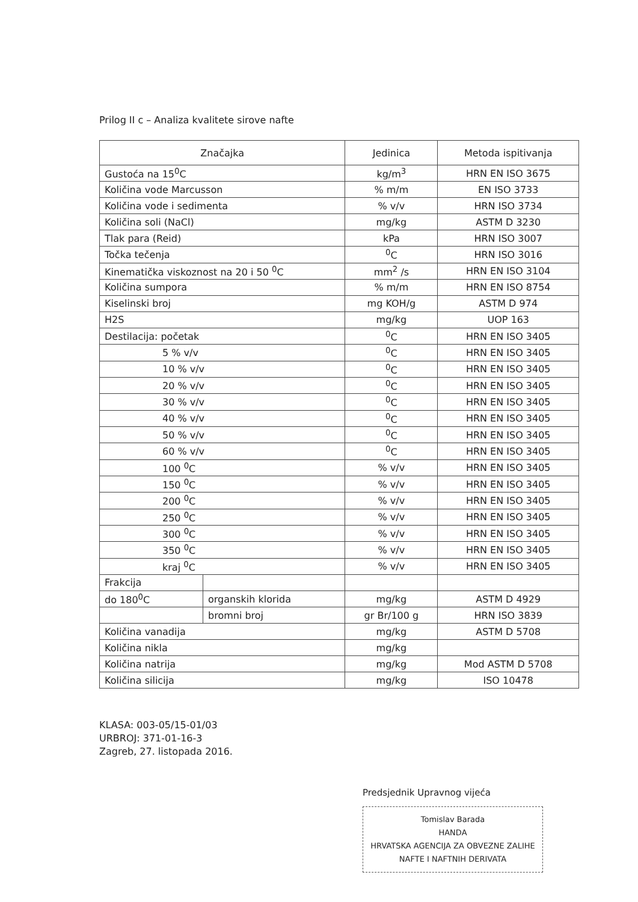Prilog II c – Analiza kvalitete sirove nafte
| Značajka | | Jedinica | Metoda ispitivanja |
| --- | --- | --- | --- |
| Gustoća na 15<sup>0</sup>C | | kg/m<sup>3</sup> | HRN EN ISO 3675 |
| Količina vode Marcusson | | % m/m | EN ISO 3733 |
| Količina vode i sedimenta | | % v/v | HRN ISO 3734 |
| Količina soli (NaCl) | | mg/kg | ASTM D 3230 |
| Tlak para (Reid) | | kPa | HRN ISO 3007 |
| Točka tečenja | | <sup>0</sup> C | HRN ISO 3016 |
| Kinematička viskoznost na 20 i 50 <sup>0</sup>C | | mm<sup>2</sup> /s | HRN EN ISO 3104 |
| Količina sumpora | | % m/m | HRN EN ISO 8754 |
| Kiselinski broj | | mg KOH/g | ASTM D 974 |
| H2S | | mg/kg | UOP 163 |
| Destilacija: početak | | <sup>0</sup> C | HRN EN ISO 3405 |
| 5 % v/v | | <sup>0</sup> C | HRN EN ISO 3405 |
| 10 % v/v | | <sup>0</sup> C | HRN EN ISO 3405 |
| 20 % v/v | | <sup>0</sup> C | HRN EN ISO 3405 |
| 30 % v/v | | <sup>0</sup> C | HRN EN ISO 3405 |
| 40 % v/v | | <sup>0</sup> C | HRN EN ISO 3405 |
| 50 % v/v | | <sup>0</sup> C | HRN EN ISO 3405 |
| 60 % v/v | | <sup>0</sup> C | HRN EN ISO 3405 |
| 100 <sup>0</sup>C | | % v/v | HRN EN ISO 3405 |
| 150 <sup>0</sup>C | | % v/v | HRN EN ISO 3405 |
| 200 <sup>0</sup>C | | % v/v | HRN EN ISO 3405 |
| 250 <sup>0</sup>C | | % v/v | HRN EN ISO 3405 |
| 300 <sup>0</sup>C | | % v/v | HRN EN ISO 3405 |
| 350 <sup>0</sup>C | | % v/v | HRN EN ISO 3405 |
| kraj <sup>0</sup>C | | % v/v | HRN EN ISO 3405 |
| Frakcija | | | |
| do 180<sup>0</sup>C | organskih klorida | mg/kg | ASTM D 4929 |
| | bromni broj | gr Br/100 g | HRN ISO 3839 |
| Količina vanadija | | mg/kg | ASTM D 5708 |
| Količina nikla | | mg/kg | |
| Količina natrija | | mg/kg | Mod ASTM D 5708 |
| Količina silicija | | mg/kg | ISO 10478 |
KLASA: 003-05/15-01/03
URBROJ: 371-01-16-3
Zagreb, 27. listopada 2016.
Predsjednik Upravnog vijeća
Tomislav Barada
HANDA
HRVATSKA AGENCIJA ZA OBVEZNE ZALIHE
NAFTE I NAFTNIH DERIVATA